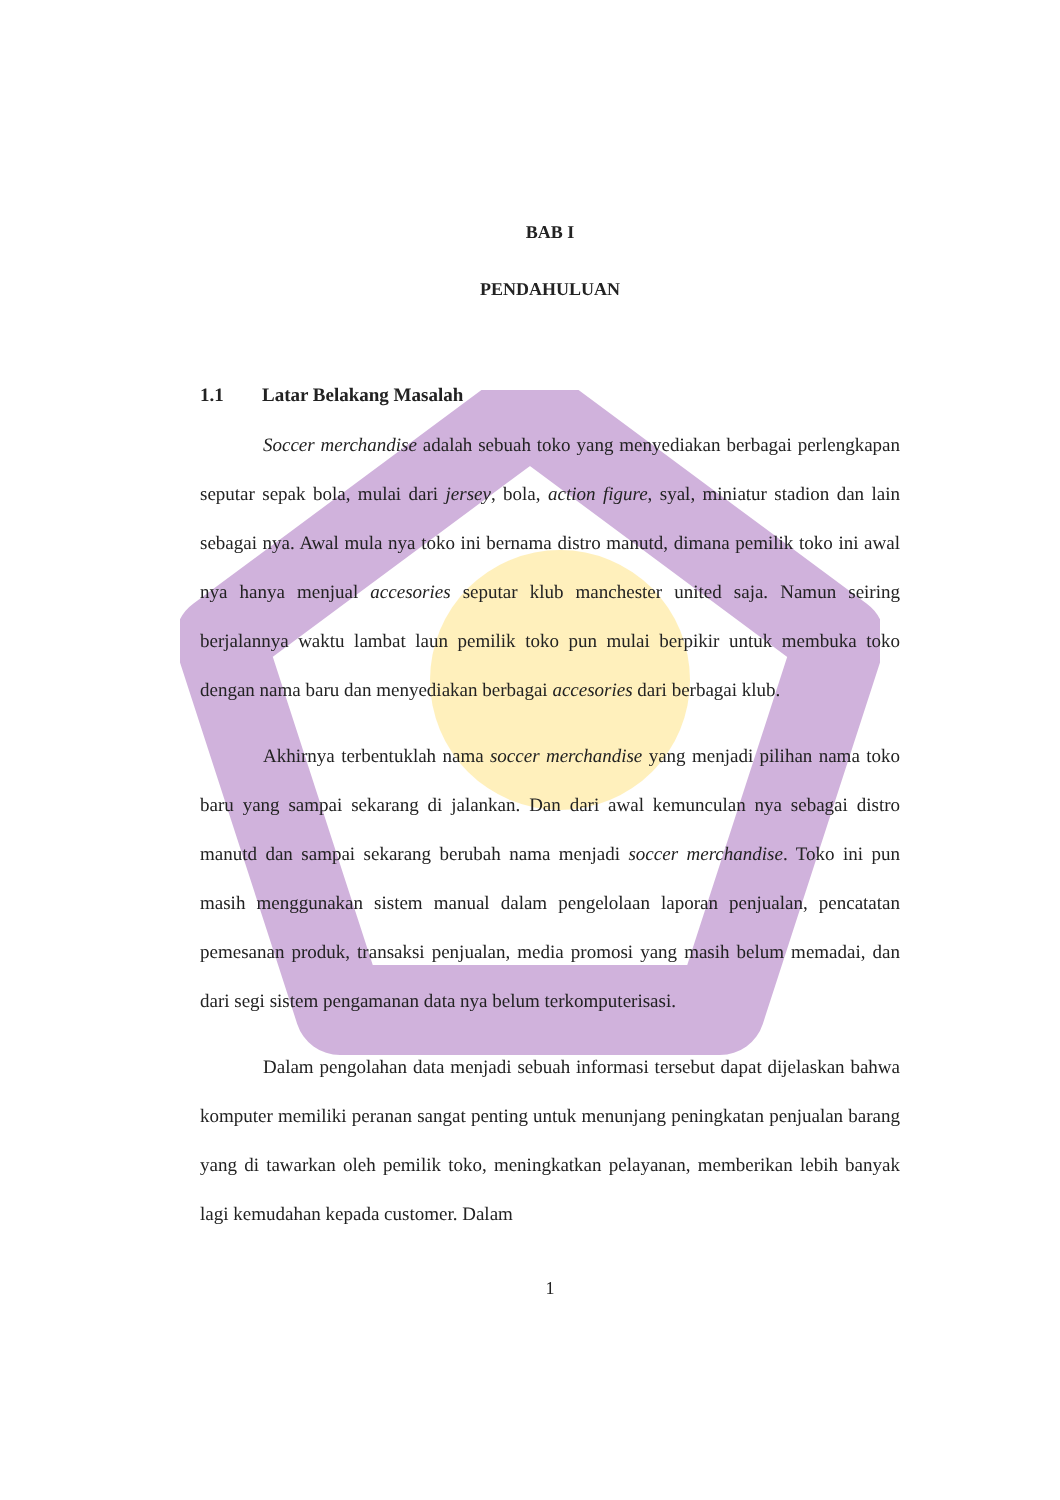BAB I
PENDAHULUAN
1.1 Latar Belakang Masalah
Soccer merchandise adalah sebuah toko yang menyediakan berbagai perlengkapan seputar sepak bola, mulai dari jersey, bola, action figure, syal, miniatur stadion dan lain sebagai nya. Awal mula nya toko ini bernama distro manutd, dimana pemilik toko ini awal nya hanya menjual accesories seputar klub manchester united saja. Namun seiring berjalannya waktu lambat laun pemilik toko pun mulai berpikir untuk membuka toko dengan nama baru dan menyediakan berbagai accesories dari berbagai klub.
Akhirnya terbentuklah nama soccer merchandise yang menjadi pilihan nama toko baru yang sampai sekarang di jalankan. Dan dari awal kemunculan nya sebagai distro manutd dan sampai sekarang berubah nama menjadi soccer merchandise. Toko ini pun masih menggunakan sistem manual dalam pengelolaan laporan penjualan, pencatatan pemesanan produk, transaksi penjualan, media promosi yang masih belum memadai, dan dari segi sistem pengamanan data nya belum terkomputerisasi.
Dalam pengolahan data menjadi sebuah informasi tersebut dapat dijelaskan bahwa komputer memiliki peranan sangat penting untuk menunjang peningkatan penjualan barang yang di tawarkan oleh pemilik toko, meningkatkan pelayanan, memberikan lebih banyak lagi kemudahan kepada customer. Dalam
1